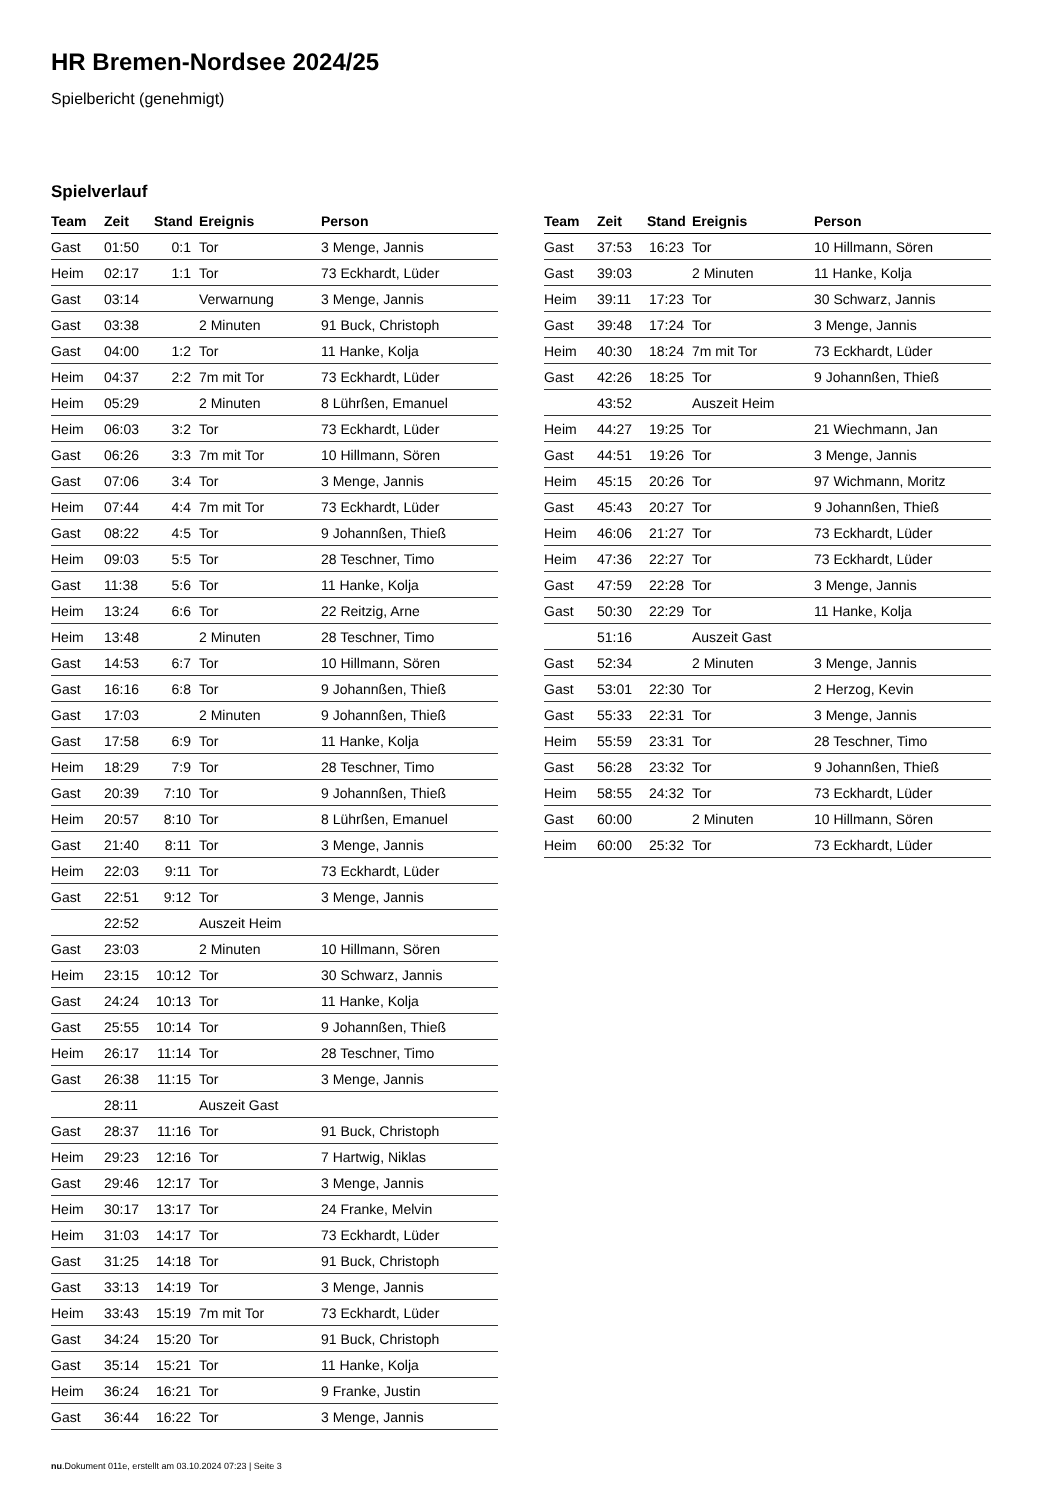HR Bremen-Nordsee 2024/25
Spielbericht (genehmigt)
Spielverlauf
| Team | Zeit | Stand | Ereignis | Person |
| --- | --- | --- | --- | --- |
| Gast | 01:50 | 0:1 | Tor | 3 Menge, Jannis |
| Heim | 02:17 | 1:1 | Tor | 73 Eckhardt, Lüder |
| Gast | 03:14 | | Verwarnung | 3 Menge, Jannis |
| Gast | 03:38 | | 2 Minuten | 91 Buck, Christoph |
| Gast | 04:00 | 1:2 | Tor | 11 Hanke, Kolja |
| Heim | 04:37 | 2:2 | 7m mit Tor | 73 Eckhardt, Lüder |
| Heim | 05:29 | | 2 Minuten | 8 Lührßen, Emanuel |
| Heim | 06:03 | 3:2 | Tor | 73 Eckhardt, Lüder |
| Gast | 06:26 | 3:3 | 7m mit Tor | 10 Hillmann, Sören |
| Gast | 07:06 | 3:4 | Tor | 3 Menge, Jannis |
| Heim | 07:44 | 4:4 | 7m mit Tor | 73 Eckhardt, Lüder |
| Gast | 08:22 | 4:5 | Tor | 9 Johannßen, Thieß |
| Heim | 09:03 | 5:5 | Tor | 28 Teschner, Timo |
| Gast | 11:38 | 5:6 | Tor | 11 Hanke, Kolja |
| Heim | 13:24 | 6:6 | Tor | 22 Reitzig, Arne |
| Heim | 13:48 | | 2 Minuten | 28 Teschner, Timo |
| Gast | 14:53 | 6:7 | Tor | 10 Hillmann, Sören |
| Gast | 16:16 | 6:8 | Tor | 9 Johannßen, Thieß |
| Gast | 17:03 | | 2 Minuten | 9 Johannßen, Thieß |
| Gast | 17:58 | 6:9 | Tor | 11 Hanke, Kolja |
| Heim | 18:29 | 7:9 | Tor | 28 Teschner, Timo |
| Gast | 20:39 | 7:10 | Tor | 9 Johannßen, Thieß |
| Heim | 20:57 | 8:10 | Tor | 8 Lührßen, Emanuel |
| Gast | 21:40 | 8:11 | Tor | 3 Menge, Jannis |
| Heim | 22:03 | 9:11 | Tor | 73 Eckhardt, Lüder |
| Gast | 22:51 | 9:12 | Tor | 3 Menge, Jannis |
| | 22:52 | | Auszeit Heim | |
| Gast | 23:03 | | 2 Minuten | 10 Hillmann, Sören |
| Heim | 23:15 | 10:12 | Tor | 30 Schwarz, Jannis |
| Gast | 24:24 | 10:13 | Tor | 11 Hanke, Kolja |
| Gast | 25:55 | 10:14 | Tor | 9 Johannßen, Thieß |
| Heim | 26:17 | 11:14 | Tor | 28 Teschner, Timo |
| Gast | 26:38 | 11:15 | Tor | 3 Menge, Jannis |
| | 28:11 | | Auszeit Gast | |
| Gast | 28:37 | 11:16 | Tor | 91 Buck, Christoph |
| Heim | 29:23 | 12:16 | Tor | 7 Hartwig, Niklas |
| Gast | 29:46 | 12:17 | Tor | 3 Menge, Jannis |
| Heim | 30:17 | 13:17 | Tor | 24 Franke, Melvin |
| Heim | 31:03 | 14:17 | Tor | 73 Eckhardt, Lüder |
| Gast | 31:25 | 14:18 | Tor | 91 Buck, Christoph |
| Gast | 33:13 | 14:19 | Tor | 3 Menge, Jannis |
| Heim | 33:43 | 15:19 | 7m mit Tor | 73 Eckhardt, Lüder |
| Gast | 34:24 | 15:20 | Tor | 91 Buck, Christoph |
| Gast | 35:14 | 15:21 | Tor | 11 Hanke, Kolja |
| Heim | 36:24 | 16:21 | Tor | 9 Franke, Justin |
| Gast | 36:44 | 16:22 | Tor | 3 Menge, Jannis |
| Team | Zeit | Stand | Ereignis | Person |
| --- | --- | --- | --- | --- |
| Gast | 37:53 | 16:23 | Tor | 10 Hillmann, Sören |
| Gast | 39:03 | | 2 Minuten | 11 Hanke, Kolja |
| Heim | 39:11 | 17:23 | Tor | 30 Schwarz, Jannis |
| Gast | 39:48 | 17:24 | Tor | 3 Menge, Jannis |
| Heim | 40:30 | 18:24 | 7m mit Tor | 73 Eckhardt, Lüder |
| Gast | 42:26 | 18:25 | Tor | 9 Johannßen, Thieß |
| | 43:52 | | Auszeit Heim | |
| Heim | 44:27 | 19:25 | Tor | 21 Wiechmann, Jan |
| Gast | 44:51 | 19:26 | Tor | 3 Menge, Jannis |
| Heim | 45:15 | 20:26 | Tor | 97 Wichmann, Moritz |
| Gast | 45:43 | 20:27 | Tor | 9 Johannßen, Thieß |
| Heim | 46:06 | 21:27 | Tor | 73 Eckhardt, Lüder |
| Heim | 47:36 | 22:27 | Tor | 73 Eckhardt, Lüder |
| Gast | 47:59 | 22:28 | Tor | 3 Menge, Jannis |
| Gast | 50:30 | 22:29 | Tor | 11 Hanke, Kolja |
| | 51:16 | | Auszeit Gast | |
| Gast | 52:34 | | 2 Minuten | 3 Menge, Jannis |
| Gast | 53:01 | 22:30 | Tor | 2 Herzog, Kevin |
| Gast | 55:33 | 22:31 | Tor | 3 Menge, Jannis |
| Heim | 55:59 | 23:31 | Tor | 28 Teschner, Timo |
| Gast | 56:28 | 23:32 | Tor | 9 Johannßen, Thieß |
| Heim | 58:55 | 24:32 | Tor | 73 Eckhardt, Lüder |
| Gast | 60:00 | | 2 Minuten | 10 Hillmann, Sören |
| Heim | 60:00 | 25:32 | Tor | 73 Eckhardt, Lüder |
nu.Dokument 011e, erstellt am 03.10.2024 07:23 | Seite 3